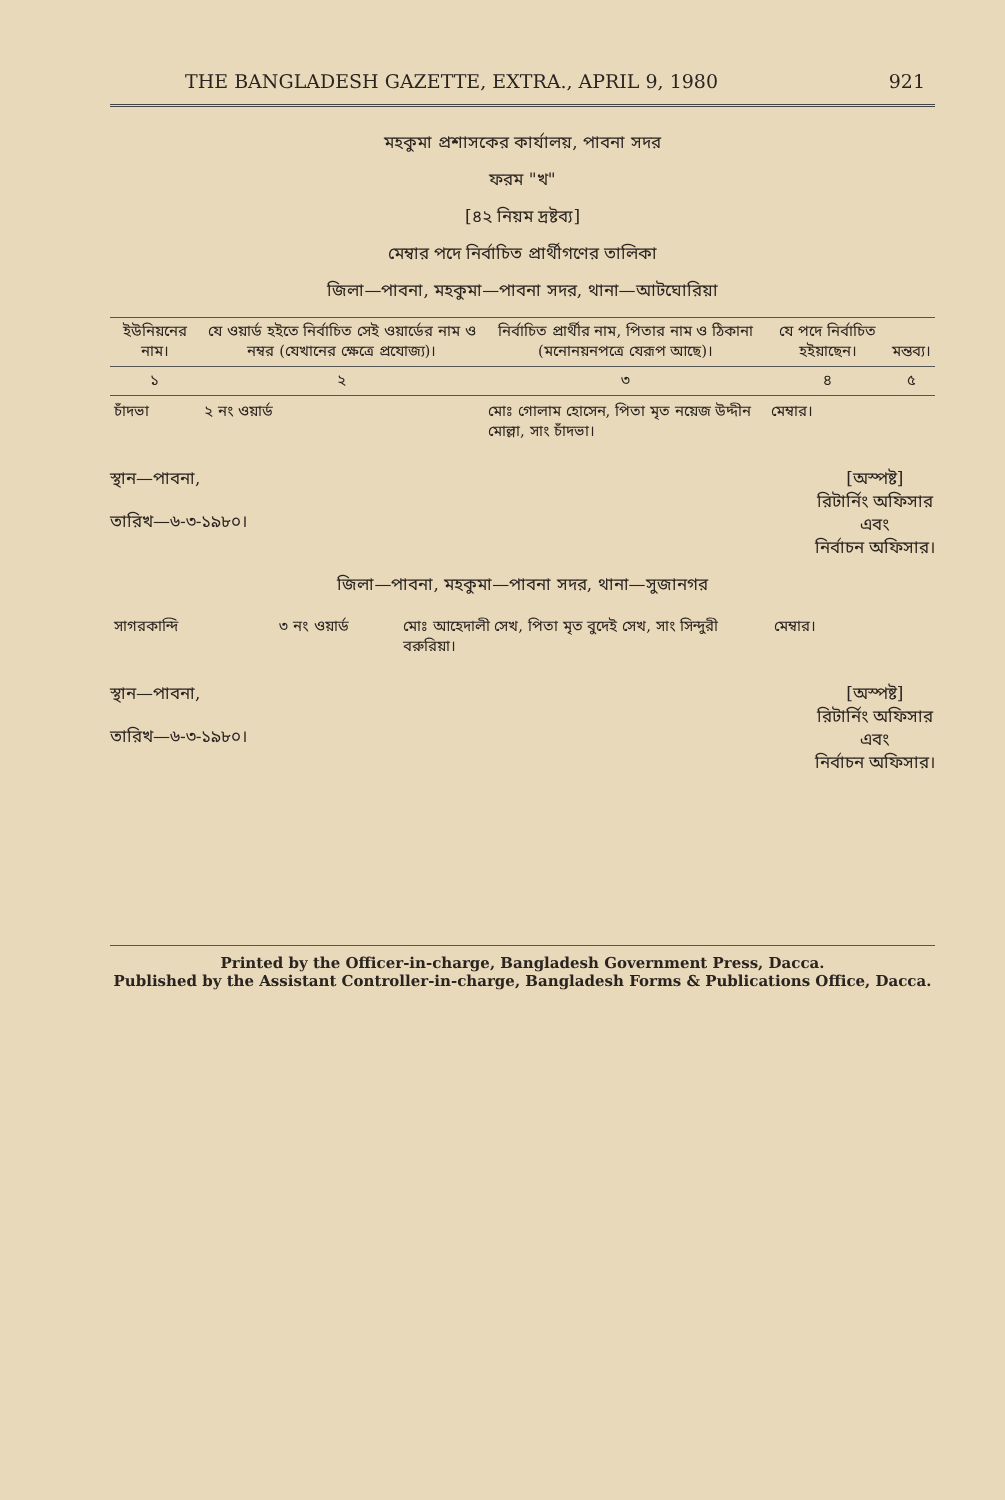THE BANGLADESH GAZETTE, EXTRA., APRIL 9, 1980 921
মহকুমা প্রশাসকের কার্যালয়, পাবনা সদর
ফরম "খ"
[৪২ নিয়ম দ্রষ্টব্য]
মেম্বার পদে নির্বাচিত প্রার্থীগণের তালিকা
জিলা—পাবনা, মহকুমা—পাবনা সদর, থানা—আটঘোরিয়া
| ইউনিয়নের নাম। | যে ওয়ার্ড হইতে নির্বাচিত সেই ওয়ার্ডের নাম ও নম্বর (যেখানের ক্ষেত্রে প্রযোজ্য)। | নির্বাচিত প্রার্থীর নাম, পিতার নাম ও ঠিকানা (মনোনয়নপত্রে যেরূপ আছে)। | যে পদে নির্বাচিত হইয়াছেন। | মন্তব্য। |
| --- | --- | --- | --- | --- |
| ১ | ২ | ৩ | ৪ | ৫ |
| চাঁদভা | ২ নং ওয়ার্ড | মোঃ গোলাম হোসেন, পিতা মৃত নয়েজ উদ্দীন মোল্লা, সাং চাঁদভা। | মেম্বার। | |
স্থান—পাবনা,
তারিখ—৬-৩-১৯৮০।
[অস্পষ্ট]
রিটার্নিং অফিসার
এবং
নির্বাচন অফিসার।
জিলা—পাবনা, মহকুমা—পাবনা সদর, থানা—সুজানগর
| সাগরকান্দি | ৩ নং ওয়ার্ড | মোঃ আহেদালী সেখ, পিতা মৃত বুদেই সেখ, সাং সিন্দুরী বরুরিয়া। | মেম্বার। |
স্থান—পাবনা,
তারিখ—৬-৩-১৯৮০।
[অস্পষ্ট]
রিটার্নিং অফিসার
এবং
নির্বাচন অফিসার।
Printed by the Officer-in-charge, Bangladesh Government Press, Dacca.
Published by the Assistant Controller-in-charge, Bangladesh Forms & Publications Office, Dacca.